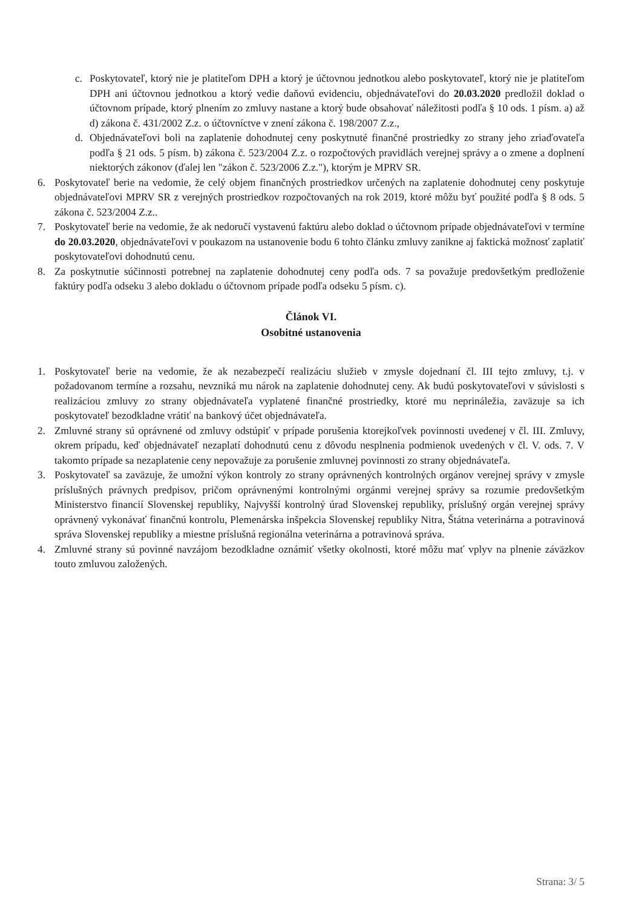c. Poskytovateľ, ktorý nie je platiteľom DPH a ktorý je účtovnou jednotkou alebo poskytovateľ, ktorý nie je platiteľom DPH ani účtovnou jednotkou a ktorý vedie daňovú evidenciu, objednávateľovi do 20.03.2020 predložil doklad o účtovnom prípade, ktorý plnením zo zmluvy nastane a ktorý bude obsahovať náležitosti podľa § 10 ods. 1 písm. a) až d) zákona č. 431/2002 Z.z. o účtovníctve v znení zákona č. 198/2007 Z.z.,
d. Objednávateľovi boli na zaplatenie dohodnutej ceny poskytnuté finančné prostriedky zo strany jeho zriaďovateľa podľa § 21 ods. 5 písm. b) zákona č. 523/2004 Z.z. o rozpočtových pravidlách verejnej správy a o zmene a doplnení niektorých zákonov (ďalej len "zákon č. 523/2006 Z.z."), ktorým je MPRV SR.
6. Poskytovateľ berie na vedomie, že celý objem finančných prostriedkov určených na zaplatenie dohodnutej ceny poskytuje objednávateľovi MPRV SR z verejných prostriedkov rozpočtovaných na rok 2019, ktoré môžu byť použité podľa § 8 ods. 5 zákona č. 523/2004 Z.z..
7. Poskytovateľ berie na vedomie, že ak nedoručí vystavenú faktúru alebo doklad o účtovnom prípade objednávateľovi v termíne do 20.03.2020, objednávateľovi v poukazom na ustanovenie bodu 6 tohto článku zmluvy zanikne aj faktická možnosť zaplatiť poskytovateľovi dohodnutú cenu.
8. Za poskytnutie súčinnosti potrebnej na zaplatenie dohodnutej ceny podľa ods. 7 sa považuje predovšetkým predloženie faktúry podľa odseku 3 alebo dokladu o účtovnom prípade podľa odseku 5 písm. c).
Článok VI.
Osobitné ustanovenia
1. Poskytovateľ berie na vedomie, že ak nezabezpečí realizáciu služieb v zmysle dojednaní čl. III tejto zmluvy, t.j. v požadovanom termíne a rozsahu, nevzniká mu nárok na zaplatenie dohodnutej ceny. Ak budú poskytovateľovi v súvislosti s realizáciou zmluvy zo strany objednávateľa vyplatené finančné prostriedky, ktoré mu neprináležia, zaväzuje sa ich poskytovateľ bezodkladne vrátiť na bankový účet objednávateľa.
2. Zmluvné strany sú oprávnené od zmluvy odstúpiť v prípade porušenia ktorejkoľvek povinnosti uvedenej v čl. III. Zmluvy, okrem prípadu, keď objednávateľ nezaplatí dohodnutú cenu z dôvodu nesplnenia podmienok uvedených v čl. V. ods. 7. V takomto prípade sa nezaplatenie ceny nepovažuje za porušenie zmluvnej povinnosti zo strany objednávateľa.
3. Poskytovateľ sa zaväzuje, že umožní výkon kontroly zo strany oprávnených kontrolných orgánov verejnej správy v zmysle príslušných právnych predpisov, pričom oprávnenými kontrolnými orgánmi verejnej správy sa rozumie predovšetkým Ministerstvo financií Slovenskej republiky, Najvyšší kontrolný úrad Slovenskej republiky, príslušný orgán verejnej správy oprávnený vykonávať finančnú kontrolu, Plemenárska inšpekcia Slovenskej republiky Nitra, Štátna veterinárna a potravinová správa Slovenskej republiky a miestne príslušná regionálna veterinárna a potravinová správa.
4. Zmluvné strany sú povinné navzájom bezodkladne oznámiť všetky okolnosti, ktoré môžu mať vplyv na plnenie záväzkov touto zmluvou založených.
Strana: 3/ 5